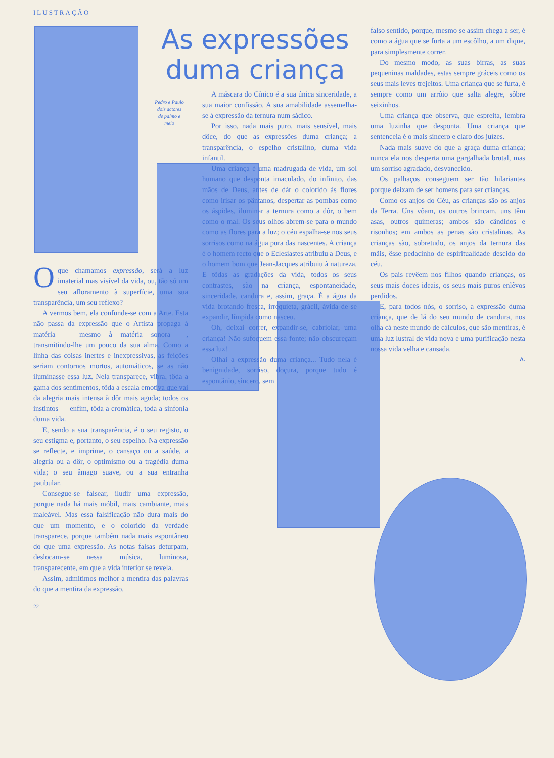ILUSTRAÇÃO
As expressões duma criança
Pedro e Paulo dois actores de palmo e meio
Oque chamamos expressão, será a luz imaterial mas visível da vida, ou, tão só um seu afloramento à superfície, uma sua transparência, um seu reflexo?
A vermos bem, ela confunde-se com a Arte. Esta não passa da expressão que o Artista propaga à matéria — mesmo à matéria sonora —, transmitindo-lhe um pouco da sua alma. Como a linha das coisas inertes e inexpressivas, as feições seriam contornos mortos, automáticos, se as não iluminasse essa luz. Nela transparece, vibra, tôda a gama dos sentimentos, tôda a escala emotiva que vai da alegria mais intensa à dôr mais aguda; todos os instintos — enfim, tôda a cromática, toda a sinfonia duma vida.
E, sendo a sua transparência, é o seu registo, o seu estigma e, portanto, o seu espelho. Na expressão se reflecte, e imprime, o cansaço ou a saúde, a alegria ou a dôr, o optimismo ou a tragédia duma vida; o seu âmago suave, ou a sua entranha patibular.
Consegue-se falsear, iludir uma expressão, porque nada há mais móbil, mais cambiante, mais maleável. Mas essa falsificação não dura mais do que um momento, e o colorido da verdade transparece, porque também nada mais espontâneo do que uma expressão. As notas falsas deturpam, deslocam-se nessa música, luminosa, transparecente, em que a vida interior se revela.
Assim, admitimos melhor a mentira das palavras do que a mentira da expressão.
22
A máscara do Cínico é a sua única sinceridade, a sua maior confissão. A sua amabilidade assemelha-se à expressão da ternura num sádico.
Por isso, nada mais puro, mais sensível, mais dôce, do que as expressões duma criança; a transparência, o espelho cristalino, duma vida infantil.
Uma criança é uma madrugada de vida, um sol humano que desponta imaculado, do infinito, das mãos de Deus, antes de dár o colorido às flores como irisar os pântanos, despertar as pombas como os áspides, iluminar a ternura como a dôr, o bem como o mal. Os seus olhos abrem-se para o mundo como as flores para a luz; o céu espalha-se nos seus sorrisos como na água pura das nascentes. A criança é o homem recto que o Eclesiastes atribuiu a Deus, e o homem bom que Jean-Jacques atribuiu à natureza. E tôdas as gradações da vida, todos os seus contrastes, são na criança, espontaneidade, sinceridade, candura e, assim, graça. É a água da vida brotando fresca, irrequieta, grácil, ávida de se expandir, límpida como nasceu.
Oh, deixai correr, expandir-se, cabriolar, uma criança! Não sufoquem essa fonte; não obscureçam essa luz!
Olhai a expressão duma criança... Tudo nela é benignidade, sorriso, doçura, porque tudo é espontânio, sincero, sem
falso sentido, porque, mesmo se assim chega a ser, é como a água que se furta a um escôlho, a um dique, para simplesmente correr.
Do mesmo modo, as suas birras, as suas pequeninas maldades, estas sempre gráceis como os seus mais leves trejeitos. Uma criança que se furta, é sempre como um arrôio que salta alegre, sôbre seixinhos.
Uma criança que observa, que espreita, lembra uma luzinha que desponta. Uma criança que sentenceia é o mais sincero e claro dos juízes.
Nada mais suave do que a graça duma criança; nunca ela nos desperta uma gargalhada brutal, mas um sorriso agradado, desvanecido.
Os palhaços conseguem ser tão hilariantes porque deixam de ser homens para ser crianças.
Como os anjos do Céu, as crianças são os anjos da Terra. Uns vôam, os outros brincam, uns têm asas, outros quimeras; ambos são cândidos e risonhos; em ambos as penas são cristalinas. As crianças são, sobretudo, os anjos da ternura das mãis, êsse pedacinho de espiritualidade descido do céu.
Os pais revêem nos filhos quando crianças, os seus mais doces ideais, os seus mais puros enlêvos perdidos.
E, para todos nós, o sorriso, a expressão duma criança, que de lá do seu mundo de candura, nos olha cá neste mundo de cálculos, que são mentiras, é uma luz lustral de vida nova e uma purificação nesta nossa vida velha e cansada.
A.